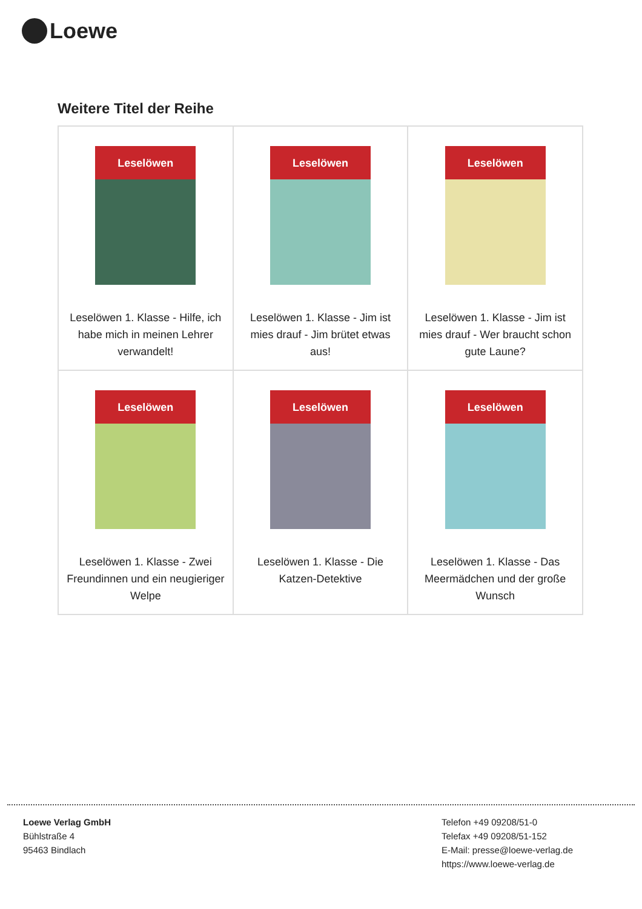Loewe
Weitere Titel der Reihe
| Leselöwen Leselöwen 1. Klasse - Hilfe, ich habe mich in meinen Lehrer verwandelt! | Leselöwen Leselöwen 1. Klasse - Jim ist mies drauf - Jim brütet etwas aus! | Leselöwen Leselöwen 1. Klasse - Jim ist mies drauf - Wer braucht schon gute Laune? |
| Leselöwen Leselöwen 1. Klasse - Zwei Freundinnen und ein neugieriger Welpe | Leselöwen Leselöwen 1. Klasse - Die Katzen-Detektive | Leselöwen Leselöwen 1. Klasse - Das Meermädchen und der große Wunsch |
Loewe Verlag GmbH
Bühlstraße 4
95463 Bindlach
Telefon +49 09208/51-0
Telefax +49 09208/51-152
E-Mail: presse@loewe-verlag.de
https://www.loewe-verlag.de